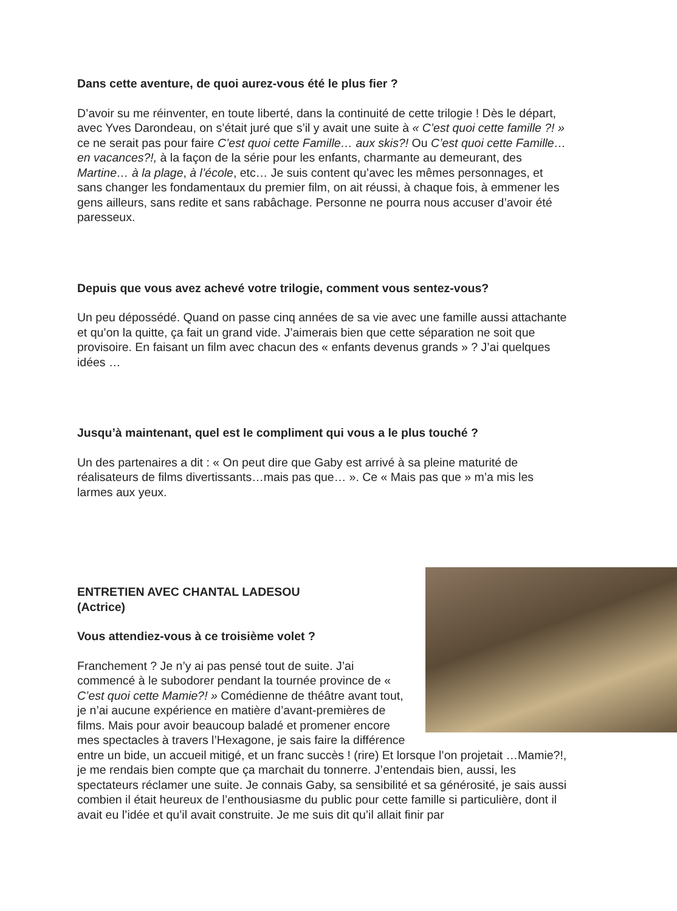Dans cette aventure, de quoi aurez-vous été le plus fier ?
D’avoir su me réinventer, en toute liberté, dans la continuité de cette trilogie ! Dès le départ, avec Yves Darondeau, on s’était juré que s’il y avait une suite à « C’est quoi cette famille ?! » ce ne serait pas pour faire C’est quoi cette Famille… aux skis?! Ou C’est quoi cette Famille… en vacances?!, à la façon de la série pour les enfants, charmante au demeurant, des Martine… à la plage, à l’école, etc… Je suis content qu’avec les mêmes personnages, et sans changer les fondamentaux du premier film, on ait réussi, à chaque fois, à emmener les gens ailleurs, sans redite et sans rabâchage. Personne ne pourra nous accuser d’avoir été paresseux.
Depuis que vous avez achevé votre trilogie, comment vous sentez-vous?
Un peu dépossédé. Quand on passe cinq années de sa vie avec une famille aussi attachante et qu’on la quitte, ça fait un grand vide. J’aimerais bien que cette séparation ne soit que provisoire. En faisant un film avec chacun des « enfants devenus grands » ? J’ai quelques idées …
Jusqu’à maintenant, quel est le compliment qui vous a le plus touché ?
Un des partenaires a dit : « On peut dire que Gaby est arrivé à sa pleine maturité de réalisateurs de films divertissants…mais pas que… ». Ce « Mais pas que » m’a mis les larmes aux yeux.
ENTRETIEN AVEC CHANTAL LADESOU
(Actrice)
Vous attendiez-vous à ce troisième volet ?
Franchement ? Je n’y ai pas pensé tout de suite. J’ai commencé à le subodorer pendant la tournée province de « C’est quoi cette Mamie?! » Comédienne de théâtre avant tout, je n’ai aucune expérience en matière d’avant-premières de films. Mais pour avoir beaucoup baladé et promener encore mes spectacles à travers l’Hexagone, je sais faire la différence entre un bide, un accueil mitigé, et un franc succès ! (rire) Et lorsque l’on projetait …Mamie?!, je me rendais bien compte que ça marchait du tonnerre. J’entendais bien, aussi, les spectateurs réclamer une suite. Je connais Gaby, sa sensibilité et sa générosité, je sais aussi combien il était heureux de l’enthousiasme du public pour cette famille si particulière, dont il avait eu l’idée et qu’il avait construite. Je me suis dit qu’il allait finir par